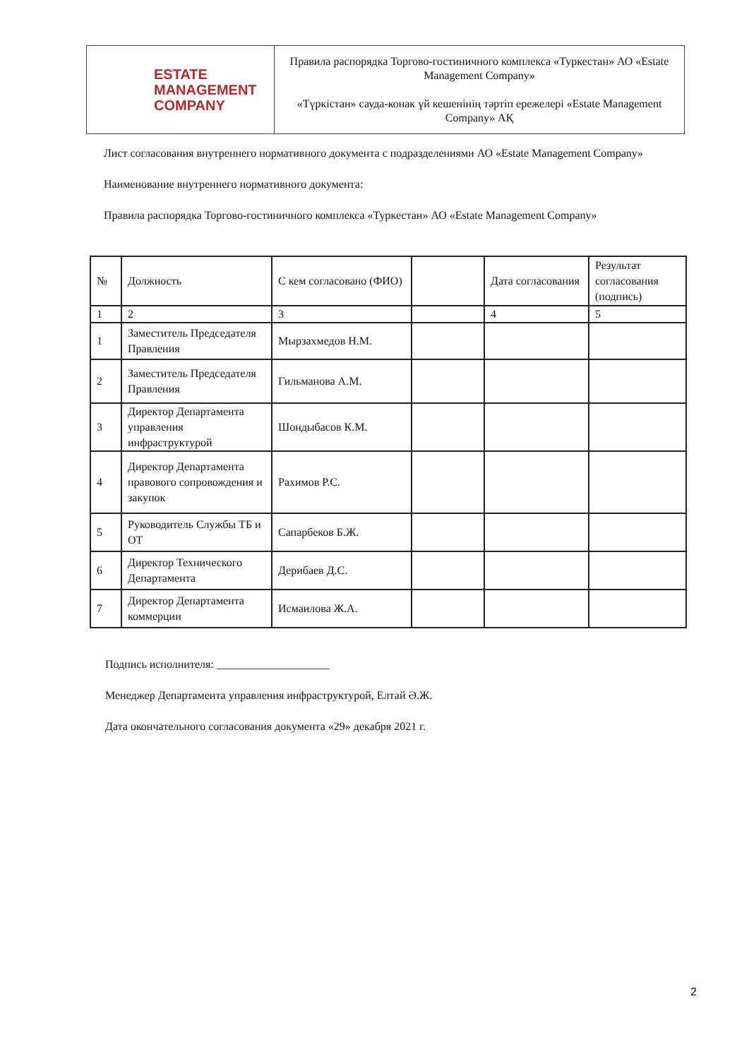| ESTATE MANAGEMENT COMPANY | Правила распорядка Торгово-гостиничного комплекса «Туркестан» АО «Estate Management Company» «Түркістан» сауда-конак үй кешенінің тәртіп ережелері «Estate Management Company» АҚ |
Лист согласования внутреннего нормативного документа с подразделениями АО «Estate Management Company»
Наименование внутреннего нормативного документа:
Правила распорядка Торгово-гостиничного комплекса «Туркестан» АО «Estate Management Company»
| № | Должность | С кем согласовано (ФИО) | | Дата согласования | Результат согласования (подпись) |
| --- | --- | --- | --- | --- | --- |
| 1 | 2 | 3 | | 4 | 5 |
| 1 | Заместитель Председателя Правления | Мырзахмедов Н.М. | | | |
| 2 | Заместитель Председателя Правления | Гильманова А.М. | | | |
| 3 | Директор Департамента управления инфраструктурой | Шондыбасов К.М. | | | |
| 4 | Директор Департамента правового сопровождения и закупок | Рахимов Р.С. | | | |
| 5 | Руководитель Службы ТБ и ОТ | Сапарбеков Б.Ж. | | | |
| 6 | Директор Технического Департамента | Дерибаев Д.С. | | | |
| 7 | Директор Департамента коммерции | Исмаилова Ж.А. | | | |
Подпись исполнителя: ____________________
Менеджер Департамента управления инфраструктурой, Елтай Ә.Ж.
Дата окончательного согласования документа «29» декабря 2021 г.
2